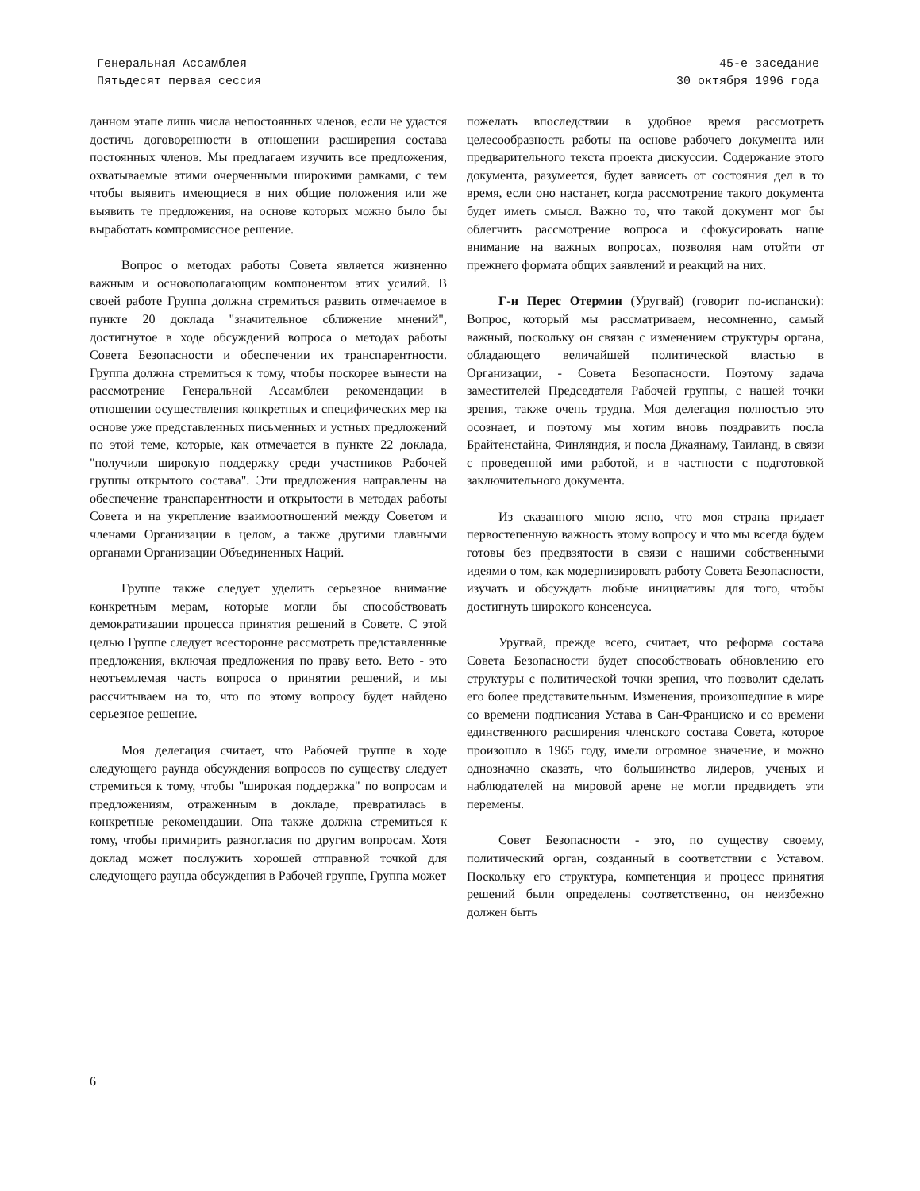Генеральная Ассамблея
Пятьдесят первая сессия
45-е заседание
30 октября 1996 года
данном этапе лишь числа непостоянных членов, если не удастся достичь договоренности в отношении расширения состава постоянных членов. Мы предлагаем изучить все предложения, охватываемые этими очерченными широкими рамками, с тем чтобы выявить имеющиеся в них общие положения или же выявить те предложения, на основе которых можно было бы выработать компромиссное решение.
Вопрос о методах работы Совета является жизненно важным и основополагающим компонентом этих усилий. В своей работе Группа должна стремиться развить отмечаемое в пункте 20 доклада "значительное сближение мнений", достигнутое в ходе обсуждений вопроса о методах работы Совета Безопасности и обеспечении их транспарентности. Группа должна стремиться к тому, чтобы поскорее вынести на рассмотрение Генеральной Ассамблеи рекомендации в отношении осуществления конкретных и специфических мер на основе уже представленных письменных и устных предложений по этой теме, которые, как отмечается в пункте 22 доклада, "получили широкую поддержку среди участников Рабочей группы открытого состава". Эти предложения направлены на обеспечение транспарентности и открытости в методах работы Совета и на укрепление взаимоотношений между Советом и членами Организации в целом, а также другими главными органами Организации Объединенных Наций.
Группе также следует уделить серьезное внимание конкретным мерам, которые могли бы способствовать демократизации процесса принятия решений в Совете. С этой целью Группе следует всесторонне рассмотреть представленные предложения, включая предложения по праву вето. Вето - это неотъемлемая часть вопроса о принятии решений, и мы рассчитываем на то, что по этому вопросу будет найдено серьезное решение.
Моя делегация считает, что Рабочей группе в ходе следующего раунда обсуждения вопросов по существу следует стремиться к тому, чтобы "широкая поддержка" по вопросам и предложениям, отраженным в докладе, превратилась в конкретные рекомендации. Она также должна стремиться к тому, чтобы примирить разногласия по другим вопросам. Хотя доклад может послужить хорошей отправной точкой для следующего раунда обсуждения в Рабочей группе, Группа может
пожелать впоследствии в удобное время рассмотреть целесообразность работы на основе рабочего документа или предварительного текста проекта дискуссии. Содержание этого документа, разумеется, будет зависеть от состояния дел в то время, если оно настанет, когда рассмотрение такого документа будет иметь смысл. Важно то, что такой документ мог бы облегчить рассмотрение вопроса и сфокусировать наше внимание на важных вопросах, позволяя нам отойти от прежнего формата общих заявлений и реакций на них.
Г-н Перес Отермин (Уругвай) (говорит по-испански): Вопрос, который мы рассматриваем, несомненно, самый важный, поскольку он связан с изменением структуры органа, обладающего величайшей политической властью в Организации, - Совета Безопасности. Поэтому задача заместителей Председателя Рабочей группы, с нашей точки зрения, также очень трудна. Моя делегация полностью это осознает, и поэтому мы хотим вновь поздравить посла Брайтенстайна, Финляндия, и посла Джаянаму, Таиланд, в связи с проведенной ими работой, и в частности с подготовкой заключительного документа.
Из сказанного мною ясно, что моя страна придает первостепенную важность этому вопросу и что мы всегда будем готовы без предвзятости в связи с нашими собственными идеями о том, как модернизировать работу Совета Безопасности, изучать и обсуждать любые инициативы для того, чтобы достигнуть широкого консенсуса.
Уругвай, прежде всего, считает, что реформа состава Совета Безопасности будет способствовать обновлению его структуры с политической точки зрения, что позволит сделать его более представительным. Изменения, произошедшие в мире со времени подписания Устава в Сан-Франциско и со времени единственного расширения членского состава Совета, которое произошло в 1965 году, имели огромное значение, и можно однозначно сказать, что большинство лидеров, ученых и наблюдателей на мировой арене не могли предвидеть эти перемены.
Совет Безопасности - это, по существу своему, политический орган, созданный в соответствии с Уставом. Поскольку его структура, компетенция и процесс принятия решений были определены соответственно, он неизбежно должен быть
6